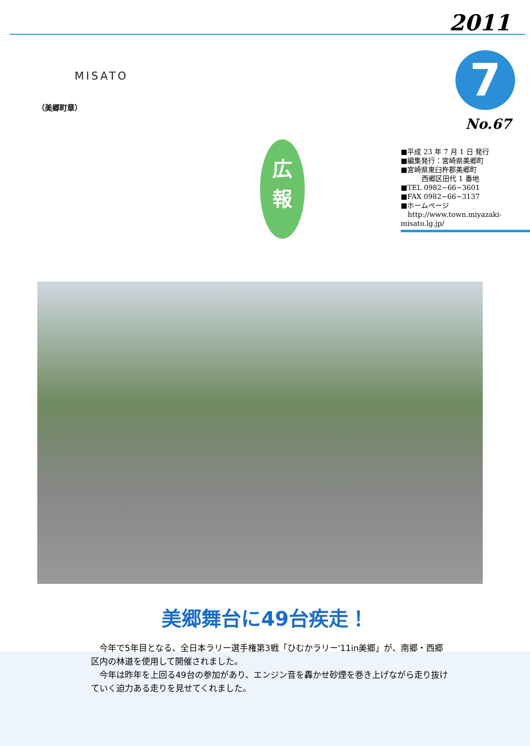MISATO
（美郷町章）
広
報
2011
7
No.67
■平成 23 年 7 月 1 日 発行
■編集発行：宮崎県美郷町
■宮崎県東臼杵郡美郷町
　　　西郷区田代 1 番地
■TEL 0982−66−3601
■FAX 0982−66−3137
■ホームページ
　http://www.town.miyazaki-misato.lg.jp/
美郷舞台に49台疾走！
　今年で5年目となる、全日本ラリー選手権第3戦「ひむかラリー'11in美郷」が、南郷・西郷区内の林道を使用して開催されました。
　今年は昨年を上回る49台の参加があり、エンジン音を轟かせ砂煙を巻き上げながら走り抜けていく迫力ある走りを見せてくれました。